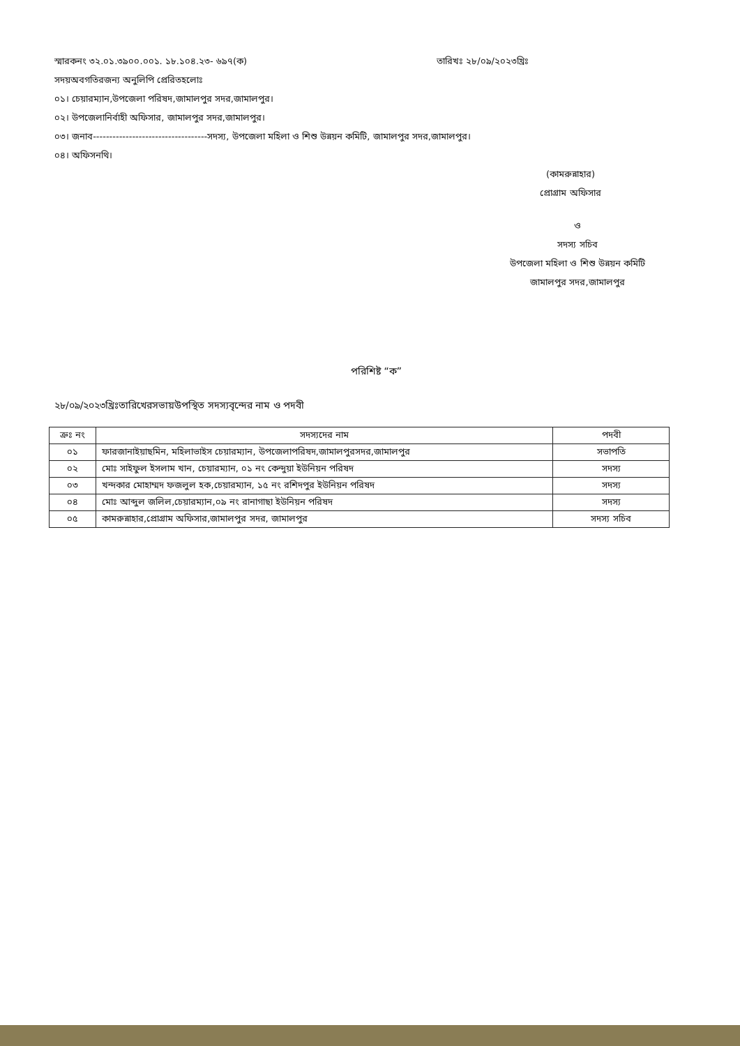স্মারকনং ৩২.০১.৩৯০০.০০১. ১৮.১০৪.২৩- ৬৯৭(ক) তারিখঃ ২৮/০৯/২০২৩খ্রিঃ
সদয়অবগতিরজন্য অনুলিপি প্রেরিতহলোঃ
০১। চেয়ারম্যান,উপজেলা পরিষদ,জামালপুর সদর,জামালপুর।
০২। উপজেলানির্বাহী অফিসার, জামালপুর সদর,জামালপুর।
০৩। জনাব-----------------------------------সদস্য, উপজেলা মহিলা ও শিশু উন্নয়ন কমিটি, জামালপুর সদর,জামালপুর।
০৪। অফিসনথি।
(কামরুন্নাহার)
প্রোগ্রাম অফিসার
ও
সদস্য সচিব
উপজেলা মহিলা ও শিশু উন্নয়ন কমিটি
জামালপুর সদর,জামালপুর
পরিশিষ্ট “ক”
২৮/০৯/২০২৩খ্রিঃতারিখেরসভায়উপস্থিত সদস্যবৃন্দের নাম ও পদবী
| ক্রঃ নং | সদস্যদের নাম | পদবী |
| --- | --- | --- |
| ০১ | ফারজানাইয়াছমিন, মহিলাভাইস চেয়ারম্যান, উপজেলাপরিষদ,জামালপুরসদর,জামালপুর | সভাপতি |
| ০২ | মোঃ সাইফুল ইসলাম খান, চেয়ারম্যান, ০১ নং কেন্দুয়া ইউনিয়ন পরিষদ | সদস্য |
| ০৩ | খন্দকার মোহাম্মদ ফজলুল হক,চেয়ারম্যান, ১৫ নং রশিদপুর ইউনিয়ন পরিষদ | সদস্য |
| ০৪ | মোঃ আব্দুল জলিল,চেয়ারম্যান,০৯ নং রানাগাছা ইউনিয়ন পরিষদ | সদস্য |
| ০৫ | কামরুন্নাহার,প্রোগ্রাম অফিসার,জামালপুর সদর, জামালপুর | সদস্য সচিব |